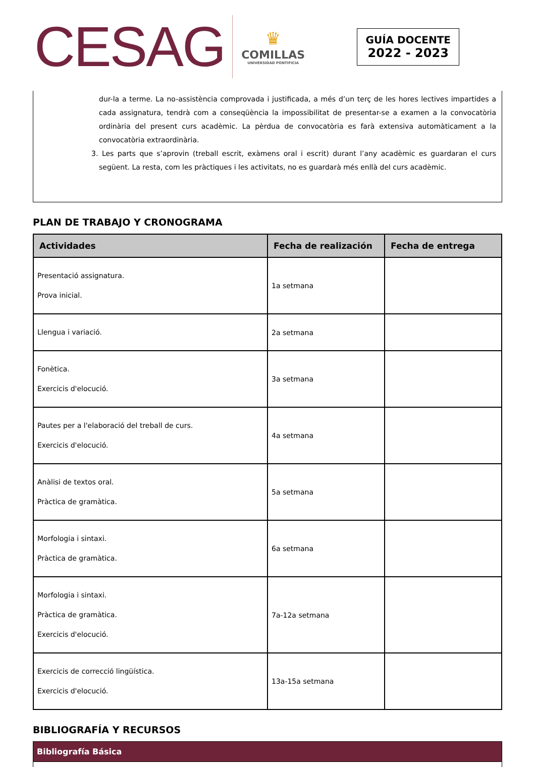CESAG
♛
COMILLAS
UNIVERSIDAD PONTIFICIA
GUÍA DOCENTE
2022 - 2023
dur-la a terme. La no-assistència comprovada i justificada, a més d’un terç de les hores lectives impartides a cada assignatura, tendrà com a conseqüència la impossibilitat de presentar-se a examen a la convocatòria ordinària del present curs acadèmic. La pèrdua de convocatòria es farà extensiva automàticament a la convocatòria extraordinària.
3. Les parts que s’aprovin (treball escrit, exàmens oral i escrit) durant l’any acadèmic es guardaran el curs següent. La resta, com les pràctiques i les activitats, no es guardarà més enllà del curs acadèmic.
PLAN DE TRABAJO Y CRONOGRAMA
| Actividades | Fecha de realización | Fecha de entrega |
| --- | --- | --- |
| Presentació assignatura. Prova inicial. | 1a setmana | |
| Llengua i variació. | 2a setmana | |
| Fonètica. Exercicis d'elocució. | 3a setmana | |
| Pautes per a l'elaboració del treball de curs. Exercicis d'elocució. | 4a setmana | |
| Anàlisi de textos oral. Pràctica de gramàtica. | 5a setmana | |
| Morfologia i sintaxi. Pràctica de gramàtica. | 6a setmana | |
| Morfologia i sintaxi. Pràctica de gramàtica. Exercicis d'elocució. | 7a-12a setmana | |
| Exercicis de correcció lingüística. Exercicis d'elocució. | 13a-15a setmana | |
BIBLIOGRAFÍA Y RECURSOS
Bibliografía Básica